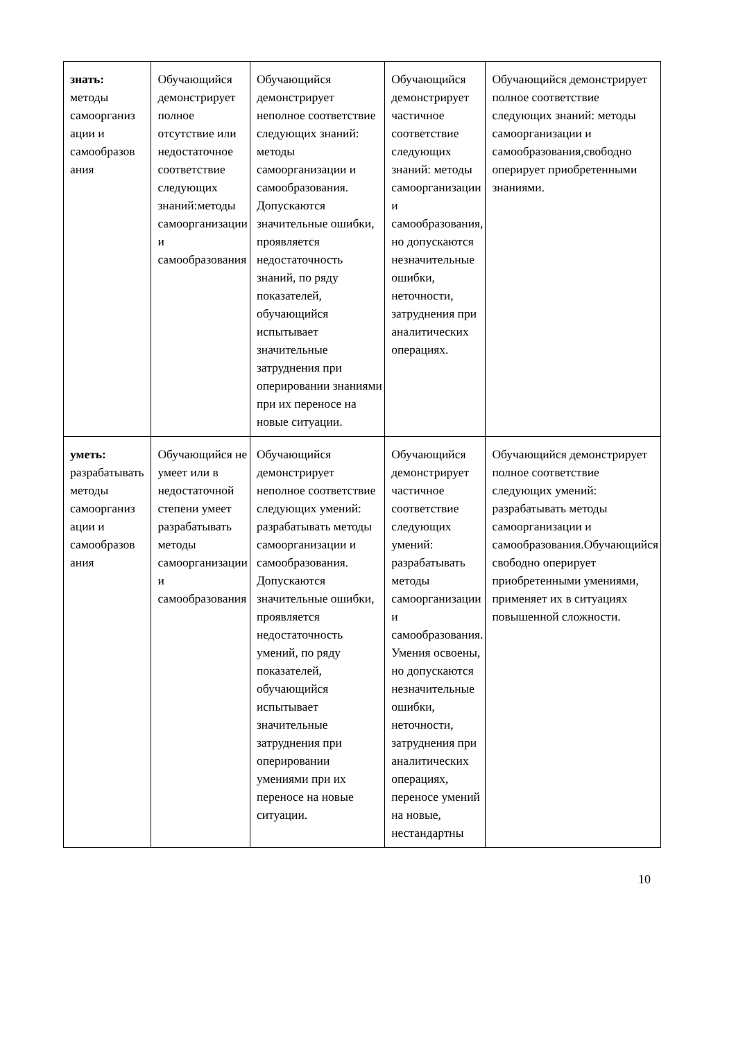| знать: методы самоорганиз ации и самообразов ания | Обучающийся демонстрирует полное отсутствие или недостаточное соответствие следующих знаний:методы самоорганизации и самообразования | Обучающийся демонстрирует неполное соответствие следующих знаний: методы самоорганизации и самообразования. Допускаются значительные ошибки, проявляется недостаточность знаний, по ряду показателей, обучающийся испытывает значительные затруднения при оперировании знаниями при их переносе на новые ситуации. | Обучающийся демонстрирует частичное соответствие следующих знаний: методы самоорганизации и самообразования, но допускаются незначительные ошибки, неточности, затруднения при аналитических операциях. | Обучающийся демонстрирует полное соответствие следующих знаний: методы самоорганизации и самообразования,свободно оперирует приобретенными знаниями. |
| уметь: разрабатывать методы самоорганиз ации и самообразов ания | Обучающийся не умеет или в недостаточной степени умеет разрабатывать методы самоорганизации и самообразования | Обучающийся демонстрирует неполное соответствие следующих умений: разрабатывать методы самоорганизации и самообразования. Допускаются значительные ошибки, проявляется недостаточность умений, по ряду показателей, обучающийся испытывает значительные затруднения при оперировании умениями при их переносе на новые ситуации. | Обучающийся демонстрирует частичное соответствие следующих умений: разрабатывать методы самоорганизации и самообразования. Умения освоены, но допускаются незначительные ошибки, неточности, затруднения при аналитических операциях, переносе умений на новые, нестандартны | Обучающийся демонстрирует полное соответствие следующих умений: разрабатывать методы самоорганизации и самообразования.Обучающийся свободно оперирует приобретенными умениями, применяет их в ситуациях повышенной сложности. |
10